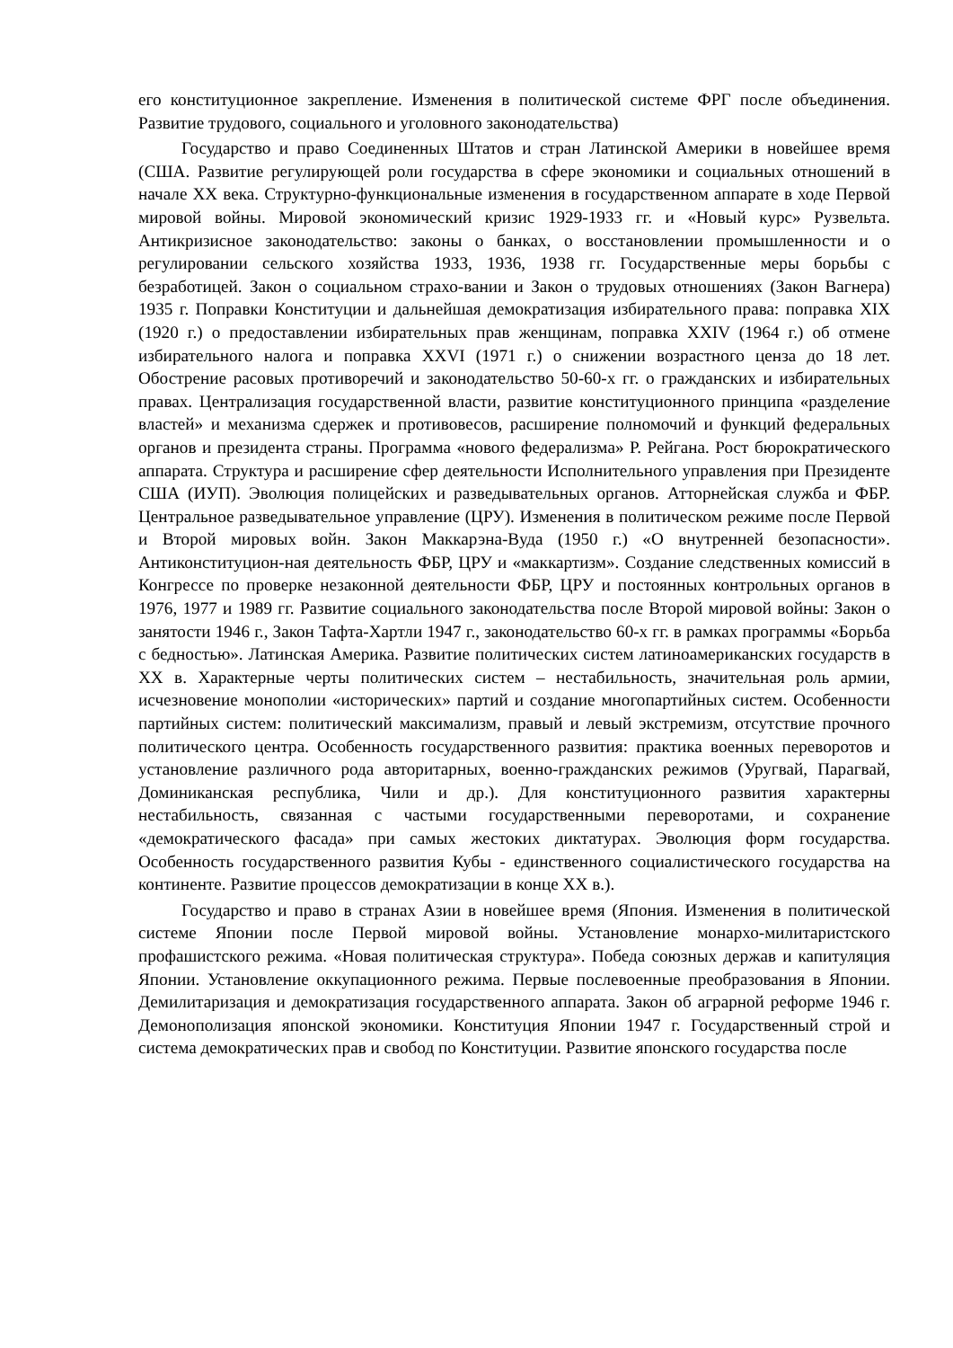его конституционное закрепление. Изменения в политической системе ФРГ после объединения. Развитие трудового, социального и уголовного законодательства)
Государство и право Соединенных Штатов и стран Латинской Америки в новейшее время (США. Развитие регулирующей роли государства в сфере экономики и социальных отношений в начале XX века. Структурно-функциональные изменения в государственном аппарате в ходе Первой мировой войны. Мировой экономический кризис 1929-1933 гг. и «Новый курс» Рузвельта. Антикризисное законодательство: законы о банках, о восстановлении промышленности и о регулировании сельского хозяйства 1933, 1936, 1938 гг. Государственные меры борьбы с безработицей. Закон о социальном страхо-вании и Закон о трудовых отношениях (Закон Вагнера) 1935 г. Поправки Конституции и дальнейшая демократизация избирательного права: поправка XIX (1920 г.) о предоставлении избирательных прав женщинам, поправка XXIV (1964 г.) об отмене избирательного налога и поправка XXVI (1971 г.) о снижении возрастного ценза до 18 лет. Обострение расовых противоречий и законодательство 50-60-х гг. о гражданских и избирательных правах. Централизация государственной власти, развитие конституционного принципа «разделение властей» и механизма сдержек и противовесов, расширение полномочий и функций федеральных органов и президента страны. Программа «нового федерализма» Р. Рейгана. Рост бюрократического аппарата. Структура и расширение сфер деятельности Исполнительного управления при Президенте США (ИУП). Эволюция полицейских и разведывательных органов. Атторнейская служба и ФБР. Центральное разведывательное управление (ЦРУ). Изменения в политическом режиме после Первой и Второй мировых войн. Закон Маккарэна-Вуда (1950 г.) «О внутренней безопасности». Антиконституцион-ная деятельность ФБР, ЦРУ и «маккартизм». Создание следственных комиссий в Конгрессе по проверке незаконной деятельности ФБР, ЦРУ и постоянных контрольных органов в 1976, 1977 и 1989 гг. Развитие социального законодательства после Второй мировой войны: Закон о занятости 1946 г., Закон Тафта-Хартли 1947 г., законодательство 60-х гг. в рамках программы «Борьба с бедностью». Латинская Америка. Развитие политических систем латиноамериканских государств в XX в. Характерные черты политических систем – нестабильность, значительная роль армии, исчезновение монополии «исторических» партий и создание многопартийных систем. Особенности партийных систем: политический максимализм, правый и левый экстремизм, отсутствие прочного политического центра. Особенность государственного развития: практика военных переворотов и установление различного рода авторитарных, военно-гражданских режимов (Уругвай, Парагвай, Доминиканская республика, Чили и др.). Для конституционного развития характерны нестабильность, связанная с частыми государственными переворотами, и сохранение «демократического фасада» при самых жестоких диктатурах. Эволюция форм государства. Особенность государственного развития Кубы - единственного социалистического государства на континенте. Развитие процессов демократизации в конце XX в.).
Государство и право в странах Азии в новейшее время (Япония. Изменения в политической системе Японии после Первой мировой войны. Установление монархо-милитаристского профашистского режима. «Новая политическая структура». Победа союзных держав и капитуляция Японии. Установление оккупационного режима. Первые послевоенные преобразования в Японии. Демилитаризация и демократизация государственного аппарата. Закон об аграрной реформе 1946 г. Демонополизация японской экономики. Конституция Японии 1947 г. Государственный строй и система демократических прав и свобод по Конституции. Развитие японского государства после